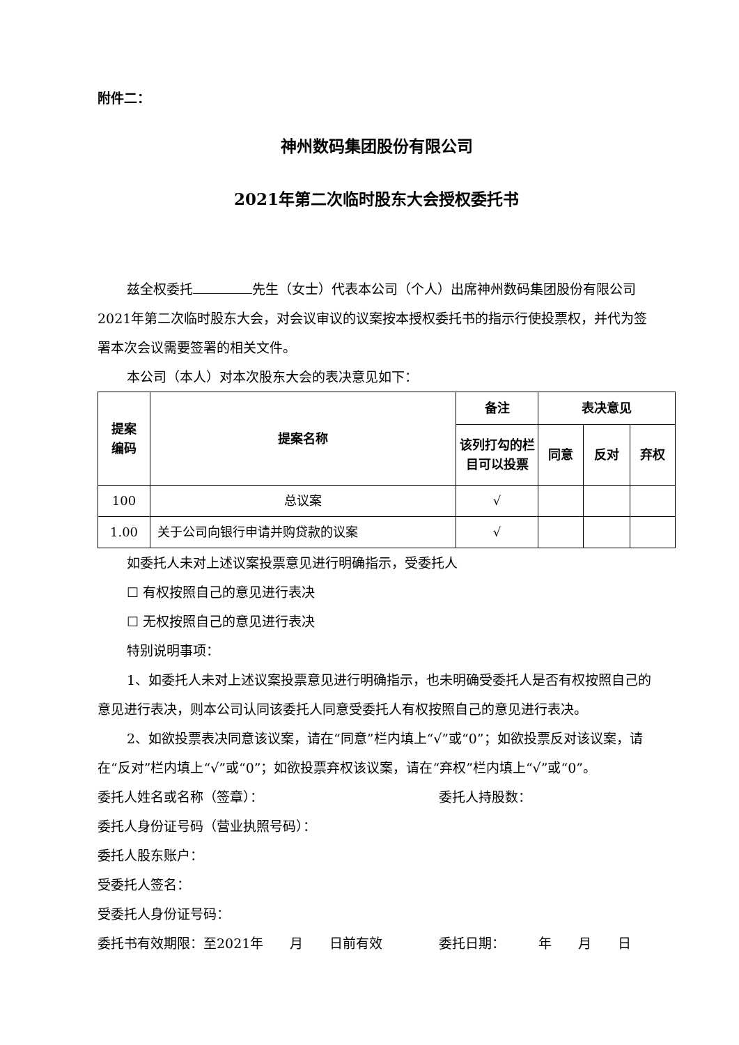附件二：
神州数码集团股份有限公司
2021年第二次临时股东大会授权委托书
兹全权委托 先生（女士）代表本公司（个人）出席神州数码集团股份有限公司2021年第二次临时股东大会，对会议审议的议案按本授权委托书的指示行使投票权，并代为签署本次会议需要签署的相关文件。
本公司（本人）对本次股东大会的表决意见如下：
| 提案 编码 | 提案名称 | 备注 | 表决意见 | | |
| --- | --- | --- | --- | --- | --- |
| | | 该列打勾的栏目可以投票 | 同意 | 反对 | 弃权 |
| 100 | 总议案 | √ | | | |
| 1.00 | 关于公司向银行申请并购贷款的议案 | √ | | | |
如委托人未对上述议案投票意见进行明确指示，受委托人
☐ 有权按照自己的意见进行表决
☐ 无权按照自己的意见进行表决
特别说明事项：
1、如委托人未对上述议案投票意见进行明确指示，也未明确受委托人是否有权按照自己的意见进行表决，则本公司认同该委托人同意受委托人有权按照自己的意见进行表决。
2、如欲投票表决同意该议案，请在“同意”栏内填上“√”或“0”；如欲投票反对该议案，请在“反对”栏内填上“√”或“0”；如欲投票弃权该议案，请在“弃权”栏内填上“√”或“0”。
委托人姓名或名称（签章）： 委托人持股数：
委托人身份证号码（营业执照号码）：
委托人股东账户：
受委托人签名：
受委托人身份证号码：
委托书有效期限：至2021年　　月　　日前有效 委托日期：　　　年　　月　　日